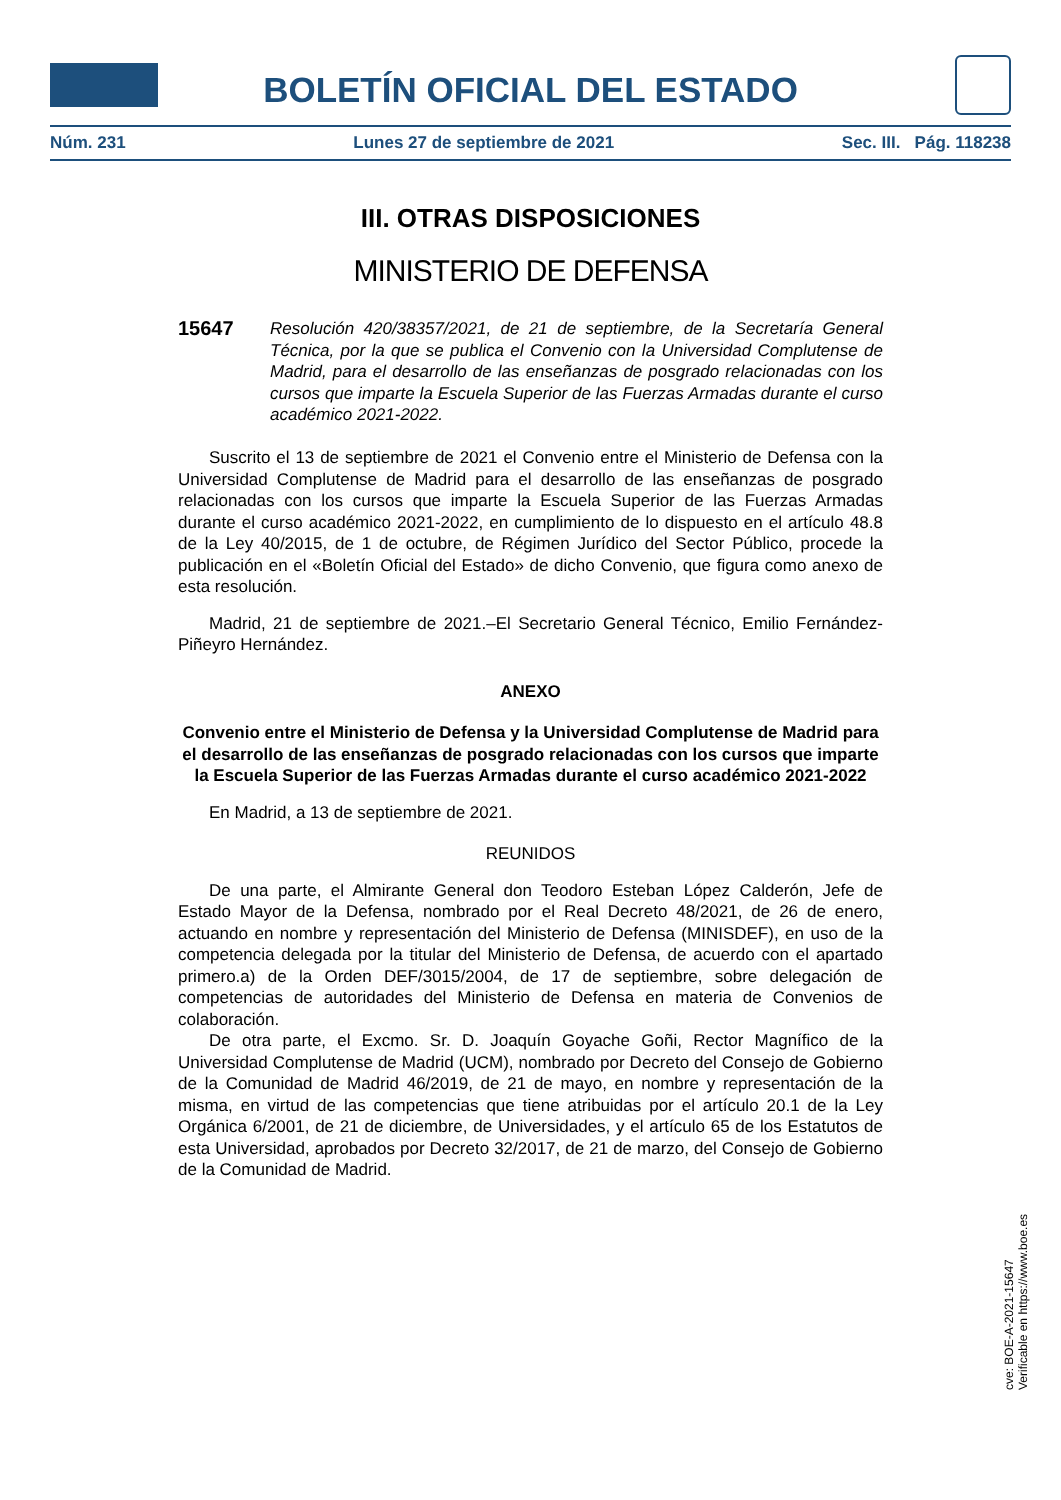BOLETÍN OFICIAL DEL ESTADO
Núm. 231 Lunes 27 de septiembre de 2021 Sec. III. Pág. 118238
III. OTRAS DISPOSICIONES
MINISTERIO DE DEFENSA
15647
Resolución 420/38357/2021, de 21 de septiembre, de la Secretaría General Técnica, por la que se publica el Convenio con la Universidad Complutense de Madrid, para el desarrollo de las enseñanzas de posgrado relacionadas con los cursos que imparte la Escuela Superior de las Fuerzas Armadas durante el curso académico 2021-2022.
Suscrito el 13 de septiembre de 2021 el Convenio entre el Ministerio de Defensa con la Universidad Complutense de Madrid para el desarrollo de las enseñanzas de posgrado relacionadas con los cursos que imparte la Escuela Superior de las Fuerzas Armadas durante el curso académico 2021-2022, en cumplimiento de lo dispuesto en el artículo 48.8 de la Ley 40/2015, de 1 de octubre, de Régimen Jurídico del Sector Público, procede la publicación en el «Boletín Oficial del Estado» de dicho Convenio, que figura como anexo de esta resolución.
Madrid, 21 de septiembre de 2021.–El Secretario General Técnico, Emilio Fernández-Piñeyro Hernández.
ANEXO
Convenio entre el Ministerio de Defensa y la Universidad Complutense de Madrid para el desarrollo de las enseñanzas de posgrado relacionadas con los cursos que imparte la Escuela Superior de las Fuerzas Armadas durante el curso académico 2021-2022
En Madrid, a 13 de septiembre de 2021.
REUNIDOS
De una parte, el Almirante General don Teodoro Esteban López Calderón, Jefe de Estado Mayor de la Defensa, nombrado por el Real Decreto 48/2021, de 26 de enero, actuando en nombre y representación del Ministerio de Defensa (MINISDEF), en uso de la competencia delegada por la titular del Ministerio de Defensa, de acuerdo con el apartado primero.a) de la Orden DEF/3015/2004, de 17 de septiembre, sobre delegación de competencias de autoridades del Ministerio de Defensa en materia de Convenios de colaboración.
De otra parte, el Excmo. Sr. D. Joaquín Goyache Goñi, Rector Magnífico de la Universidad Complutense de Madrid (UCM), nombrado por Decreto del Consejo de Gobierno de la Comunidad de Madrid 46/2019, de 21 de mayo, en nombre y representación de la misma, en virtud de las competencias que tiene atribuidas por el artículo 20.1 de la Ley Orgánica 6/2001, de 21 de diciembre, de Universidades, y el artículo 65 de los Estatutos de esta Universidad, aprobados por Decreto 32/2017, de 21 de marzo, del Consejo de Gobierno de la Comunidad de Madrid.
cve: BOE-A-2021-15647
Verificable en https://www.boe.es